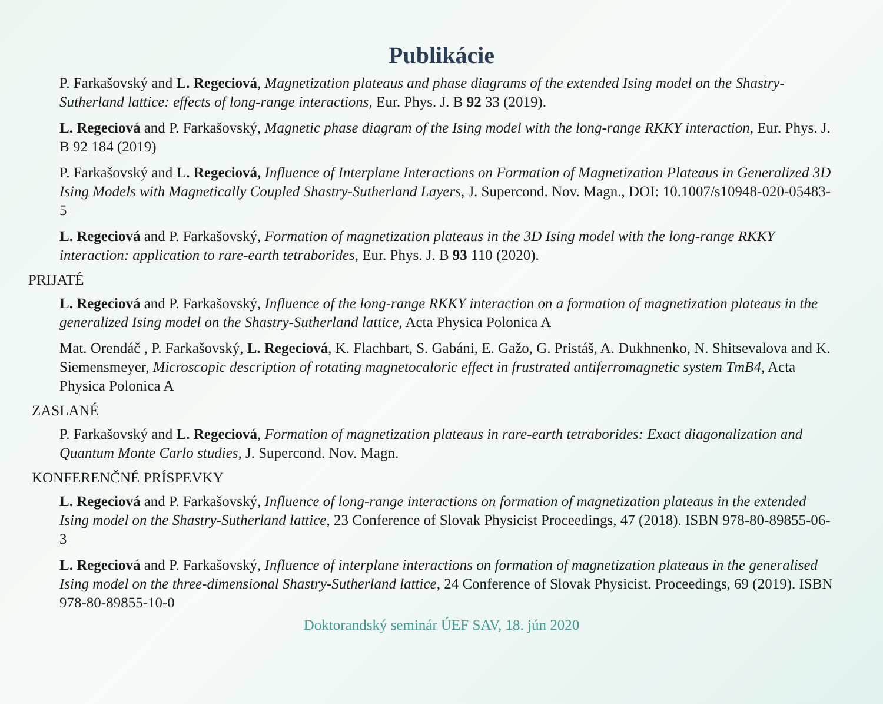Publikácie
P. Farkašovský and L. Regeciová, Magnetization plateaus and phase diagrams of the extended Ising model on the Shastry-Sutherland lattice: effects of long-range interactions, Eur. Phys. J. B 92 33 (2019).
L. Regeciová and P. Farkašovský, Magnetic phase diagram of the Ising model with the long-range RKKY interaction, Eur. Phys. J. B 92 184 (2019)
P. Farkašovský and L. Regeciová, Influence of Interplane Interactions on Formation of Magnetization Plateaus in Generalized 3D Ising Models with Magnetically Coupled Shastry-Sutherland Layers, J. Supercond. Nov. Magn., DOI: 10.1007/s10948-020-05483-5
L. Regeciová and P. Farkašovský, Formation of magnetization plateaus in the 3D Ising model with the long-range RKKY interaction: application to rare-earth tetraborides, Eur. Phys. J. B 93 110 (2020).
PRIJATÉ
L. Regeciová and P. Farkašovský, Influence of the long-range RKKY interaction on a formation of magnetization plateaus in the generalized Ising model on the Shastry-Sutherland lattice, Acta Physica Polonica A
Mat. Orendáč , P. Farkašovský, L. Regeciová, K. Flachbart, S. Gabáni, E. Gažo, G. Pristáš, A. Dukhnenko, N. Shitsevalova and K. Siemensmeyer, Microscopic description of rotating magnetocaloric effect in frustrated antiferromagnetic system TmB4, Acta Physica Polonica A
ZASLANÉ
P. Farkašovský and L. Regeciová, Formation of magnetization plateaus in rare-earth tetraborides: Exact diagonalization and Quantum Monte Carlo studies, J. Supercond. Nov. Magn.
KONFERENČNÉ PRÍSPEVKY
L. Regeciová and P. Farkašovský, Influence of long-range interactions on formation of magnetization plateaus in the extended Ising model on the Shastry-Sutherland lattice, 23 Conference of Slovak Physicist Proceedings, 47 (2018). ISBN 978-80-89855-06-3
L. Regeciová and P. Farkašovský, Influence of interplane interactions on formation of magnetization plateaus in the generalised Ising model on the three-dimensional Shastry-Sutherland lattice, 24 Conference of Slovak Physicist. Proceedings, 69 (2019). ISBN 978-80-89855-10-0
Doktorandský seminár ÚEF SAV, 18. jún 2020